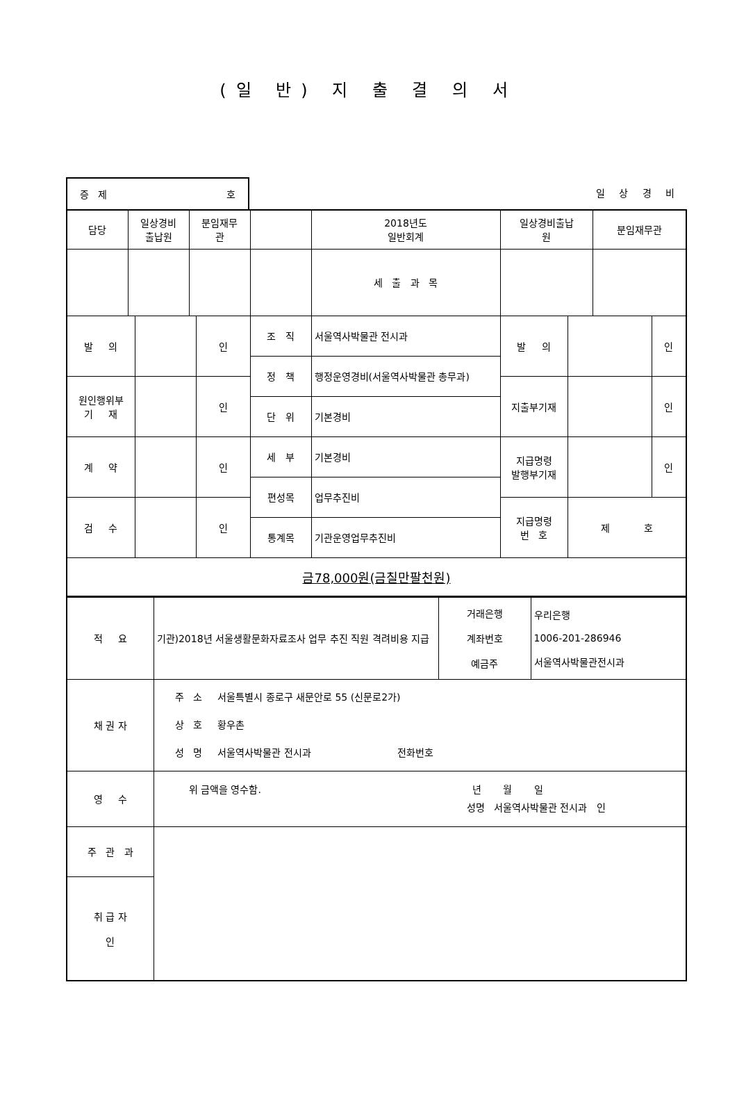(일 반) 지 출 결 의 서
증 제 호
일 상 경 비
| 담당 | 일상경비 출납원 | | 분임재무 관 | | | 2018년도 일반회계 | 일상경비출납 원 | | 분임재무관 | |
| | | | | | | 세 출 과 목 | | | | |
| 발 의 | | | | 인 | 조 직 | 서울역사박물관 전시과 | 발 의 | | | 인 |
| | | | | | 정 책 | 행정운영경비(서울역사박물관 총무과) | | | | |
| 원인행위부 기 재 | | | | 인 | | | 지출부기재 | | | 인 |
| | | | | | 단 위 | 기본경비 | | | | |
| 계 약 | | | | 인 | 세 부 | 기본경비 | 지급명령 발행부기재 | | | 인 |
| | | | | | 편성목 | 업무추진비 | | | | |
| 검 수 | | | | 인 | | | 지급명령 번 호 | 제 호 | | |
| | | | | | 통계목 | 기관운영업무추진비 | | | | |
| 금78,000원(금칠만팔천원) | | | | | | | | | | |
| 적 요 | 기관)2018년 서울생활문화자료조사 업무 추진 직원 격려비용 지급 | 거래은행 계좌번호 예금주 | 우리은행 1006-201-286946 서울역사박물관전시과 |
| 채 권 자 | 주 소 서울특별시 종로구 새문안로 55 (신문로2가) 상 호 황우촌 성 명 서울역사박물관 전시과 전화번호 | | |
| 영 수 | 위 금액을 영수함. 년 월 일 성명 서울역사박물관 전시과 인 | | |
| 주 관 과 | | | |
| 취 급 자 인 | | | |